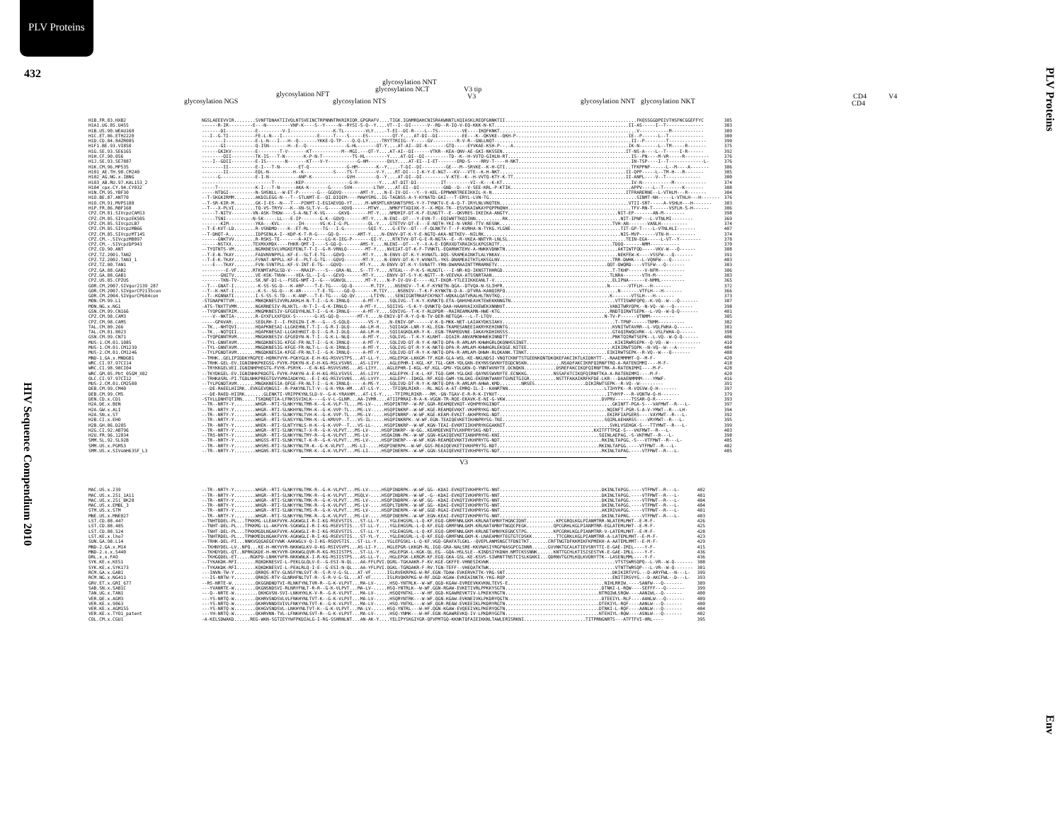PLV Proteins
432
HIV Sequence Compendium 2010
PLV Proteins
Env
glycosylation NNT
glycosylation NCT V3 tip
glycosylation NFT V3
glycosylation NGS glycosylation NTS glycosylation NNT glycosylation NKT
CD4 V4
CD4
| H1B.FR.83.HXB2 | NGSLAEEEVVIR........SVNFTDNAKTIIVQLNTSVEINCTRPNNNTRKRIRIQR.GPGRAFV....TIGK.IGNMRQAHCNISRAKWNNTLKQIASKLREQFGNNKTII.................................................FKQSSGGDPEIVTHSFNCGGEFFYC | 385 |
| H1A1.UG.85.U455 | ------R-IR---------E---N---------VNP-K----S--Y-----N--RYSI-S-Q--Y....VT--I--DI------V--RD--R-IQ-V-EQ-KKK-N-KT..................................................II-AS-----I--T-------------- | 383 |
| H1B.US.90.WEAU160 | -------DI-----------E---------V-I----------------K-TL--------VLY....-T-EI--DI-R----L--TS---------VE----IKQFKNKT...................................................V-----------M------------ | 389 |
| H1C.ET.86.ETH2220 | ---I--G-TI----------FE-L-N---I-------------E-----T----S-----ES---------QT-Y....AT-DI--DI---------EE---K--QKVKE--QKH-P-.........................................IE--P------L--T------------- | 380 |
| H1D.CD.84.84ZR085 | --------I-----------E-L-N---I---H--Q-------YKKE-Q-TP----Q-Q-LY....-TRYTTRIIG--Y-----GV---------R-V-R--GNLLNQT-..................................................II--P--------T-------------- | 390 |
| H1F1.BE.93.VI850 | -------GI-----------Q-ISN-------H--E--Q---------------G-HL-------QT-Y....AT-AI--DI-K-------GTQ-----EYVKAE-KSH-P--.-A...........................................IK-N-------L--TM-----R------- | 375 |
| H1G.SE.93.SE6165 | ------GKIKV---------E--------T-V-------KT-----------M--MGI.---QT-Y....AT-AI--DI------VTKR--KEA-QNV-AE-GKI-NKSSEN..............................................IT-NS-A----L--T-----I-R------ | 392 |
| H1H.CF.90.056 | --------QII---------TK-IS---T-N-------K-P-N-T-----------TS-HL--------Y....AT-DI--DI---------TD--K--H-VVTQ-GIHLN-RT..............................................IS--PN----M-VR-----R--------- | 376 |
| H1J.SE.93.SE7887 | ----I--GDII---------E-IS-------N-------KT---V-Y-----------G-HM-------QVLY....AT-EI--I-ET-------ERD-S----RRV-T----H-NKT..........................................IN-TSP----I--T-------------L- | 376 |
| H1K.CM.96.MP535 | --------II----------E-I---T-N-------ET-Q--------------G-HM-------K--Y....-T-DI--DI---------GE---M--SRVKE--K-H-GTI...............................................TFKPPNP------L--M----A------- | 386 |
| H101_AE.TH.90.CM240 | --------II----------EDL-N---------H--K-----------S----TS-T-------V-Y....RT-DI---I-K-Y-E-NGT---KV---VTE--K-H-NKT...............................................II-QPP-----L--TM-H---R------- | 385 |
| H102_AG.NG.x.IBNG | ------G-------------E-I-N-----------ANP-K-------------GVH--------Q--Y....AT-DI--DI---------V-KTE--K--H-VVTQ-KTY-K-TT..........................................II-ANPL----V--T------------- | 380 |
| H103_AB.RU.97.KAL153_2 | --------------------------T--------KEP-----------------G-H--------Y....AT-DIT-DI---------IT---------VI--K---K-KT................................................IV-N-----------M------------ | 374 |
| H104_cpx.CY.94.CY032 | -----T--------------K-I---T-N------AKA-K-------G-----SVH--------LTWY....AT-EI--DI---------GND--D---V-SEE-KRL-P-KTIK.............................................APPV----L--T-------K------- | 388 |
| H1N.CM.95.YBF30 | -----NTDGI----------N-SHSNLL--W-ET-P-------G---GGQVQ-------AMT-Y....N-E-IV-DI---Y--V-KEL-EPMWNRTREEIKKIL-K-N..................................................ITFRARERNE--L-VTHLM---R------- | 384 |
| H1O.BE.87.ANT70 | --T-SKGKIRMM........AKDILEGG-N---T--STLNMT-E--QI.DIQEM----MAWYSMG..IG-TAGNSS-A-Y-KYNATD-GKI---T-ERYL-LVN-TG.......................................................SINMT-NH-----L-VTHLH---H------- | 376 |
| H1O.CM.91.MVP5180 | --T-SR-KIR-M........GK-I-ES--N---T---PINMT-I-EGIAEVQD-YT.....M-WRSMTLKRSNNTSPRS-Y-Y-TYNKTV-E-A-Q-T-IRYLNLVNQTEN................................................VTII-SRT-----A-VSHLH---H------- | 383 |
| H1P.FR.06.RBF168 | --T---X-PLVI........TQ-VS-TRYV---K--XN-SLT-V--G-----XQVQ------MTWY....NMKFYTXDIXK-Y--X-MQX-TK--ESVSKAIWKAYPQPPNQNH..............................................TFV-RN-T------VSFLH-S-H------ | 386 |
| CPZ.CM.01.SIVcpzCAM13 | -----T-NITV--------VN-ASK-THDW----S-A-NLT-K-VG-----GKVQ-------MT-Y....NMDHIF-DT-K-F-ELNGTT--E--QKVRES-IKEIKA-ANGTY.........................................NIT-EP-------AN-M-------- | 398 |
| CPZ.CM.05.SIVcpzEK505 | -----TSNI----------N-SK-----LL---E-IP-------G-K--GQVQ-------MT-Y....N-ENI--DT---Y-EVN-T--EQIWNTTKQIINN..........RK..........................................NIT-IPNP---L-VTNLMI-------- | 369 |
| CPZ.CM.05.SIVcpzLB7 | -------KIM----------YKA---KVL-------IH------VG-K-I-G-PL-------QL-Y....GTETVV-DT-E---E-NQTH-YKI-N-VKRE-TTV-NESNK..........................................TVH-AN-------VANLH---------- | 374 |
| CPZ.CM.05.SIVcpzMB66 | --T-E-KVT-LD........R-VSNDMD----K--ET-RL-----TG---I-G---------SQI-Y....G-ETV--DT---F-QLNKTV-T--F-KVRHA-N-TYKG.YLGNE.........................................TIT-GP-T----L-VTNLHLI------- | 407 |
| CPZ.CM.05.SIVcpzMT145 | --T-DNQT-A..........IDPSENLA-I--KDP-K-T-R-G----GQ-Q-------AMT-Y....N-ENVV-DT-K-Y-E-NGTQ-AKA-NETKEV--NILRK...................................................NIS-MVP------VTN-H---------- | 374 |
| CPZ.CM.-.SIVcpzMB897 | ------GNKTVV........R-RSKS-TE-------A-AIY-----LG-K-IEG-P-------QI-Y....RTKTVV-DT-G-E-R-NGTA--E--R-VKEA-NNTYR-LNLSL............................................TEIN-EGA-----L-VT--Y-------- | 378 |
| CPZ.CM.-.SIVcpzDP943 | ------NSTXX........TEXMXXMDX----FHKR-QMT-I----S-GQ-Q-------AMS-Y....NLENI--DT---Y--X-A-E-EQRXXDTXRAIKSLKPGSNITF..........................................TDQQ-------NMM----------- | 370 |
| CPZ.CD.90.ANT | --TYQTNTS-VM........NGRKNESVLVRGKEFENLT-T-I--G-R-VRNLQ-------MT-Y....NVEIAT-DT-K-F-TVNKTL-EQARNKTEHV-A-HWKKVDNKTN..........................................AKTIWTFQD-----VKV-W---Q------ | 388 |
| CPZ.TZ.2001.TAN2 | --T-E-N-TKAY........FADVNVNPPLL-KF-E--SLT-E-TG---GQVQ-------MT-Y....N-ENVV-DT-K-Y-HVNATL-DQS-SRAMEAINKTLALYNKAV............................................NEKFEW-K----VSSFW---Q------- | 391 |
| CPZ.TZ.2002.TAN3_1 | --T-E-K-TKAY........FVNAT-NPPLL-KF-E--PLT-G-TG---GQVQ-------MT-Y....N-ENVV-DT-K-Y-WVNATL-YKS-DNAMEAITKTLKKSGLNV..........................................TRR-DWHK---L-VQNFW---Q------- | 403 |
| CPZ.TZ.00.TAN1 | ----E---TKAY........FVN-SVNTPLL-KF-V-INT-E-TG---GQVQ-------MT-Y....N-ENVV-DT-K-Y-SVNATT-YRN-DWAMAAINTTMRARNETV.........................................QQT-QWQRD----VTSFW---Q------- | 383 |
| CPZ.GA.88.GAB2 | ---------E-VF......RTKNMTAPGLSD-V----RRAIP----S---GRA-NL...S--TT-Y....NTEAL---P-K-S-HLNGTL---I-NR-KQ-IKNSTTHHRGD.........................................T-TKHP------V-NFM---------- | 386 |
| CPZ.GA.88.GAB1 | -------GNITV........VE-KSK-TNVW----VEA-SL--I-G---GEVQ-------MT-Y....-ENVV-DT-S-Y-K-NGTT--R-VEEVKA-ATSSNRTAAN............................................TLNRA-------VTH-M---------- | 383 |
| CPZ.US.85.CPZUS | -------TKN-TV-......SK.NF-DI-L--FSEG-NMT-I--G---VGNVQL.......MT-Y....N-P-IV-DV-E-----KLT-EKQR-YTLEIIKKEANLT-V............................................ELIPNA------V-NMML--------- | 365 |
| GOR.CM.2007.SIVgor2139_287 | --T---GNAT-I........-K-SS-SG-D---K-ARP----T-E-TG----GQ-Q-------M.TIY....NSENIV--T-K-F-KYNETN-QGA--DTVQA-N-SLIHFR.......................................N-------VTFLH---H------- | 372 |
| GOR.CM.2007.SIVgorCP2135con | --T--K-HAT-I........-K-S--SG-D---K-AR------T-E-TG----GQ-Q-------M.TIY....NSENIV--T-K-F-KYNKTN-Q-A--DTVRA-KANQIRFQ..........................................N-------VTFLH---H------- | 366 |
| GOR.CM.2004.SIVgorCP684con | --T--KGNNATI........I-S-SS-S-TD---K-ANP---T-E-TG----GQ-QV.....-LTIYN....SENIIGNTRKAFCKYNXT-WQKALQATVRALHLTNVTKQ.........................................K-------VTSLH---H------- | 373 |
| MON.CM.99.L1 | -STGNAPNTTVM........MNKQKNESIVVRLAKHLH-N-T-I--G-K-IRNLQ-----A-MT-Y....SQLIVG--T-K-Y-KVNKTQ-ETA-QAHVHEAVKTEWEKKNNGTN.......................................VTTISWRFQPQ--K-VQ--W---Q------- | 387 |
| MON.NG.x.NG1 | -ATS-TNXTTVMM.......NGKRNESIV-RLXKTL--N-T-I--G-K-IRNLQ-----A-MT-Y....SQIIVG--S-K-Y-QVNKTQ-DAA-HAAHVAIXXEWEKXNNNVT.......................................VANITWRYQPK--N-VQ--W---Q------- | 398 |
| GSN.CM.99.CN166 | --TYQPGNNTRIM.......MNGMKNESIV-GFGEDYHLNLT-I--G-K-IRNLQ-----A-MT-Y....SQVIVG--T-K-Y-RLDPDR--RAIREAMKAMN-HWE-KTG.........................................RNDTQIRWTSEPK--L-VQ--W-Q-Q------- | 401 |
| CPZ.CM.98.CAM3 | ----V--NKTIA-.......R-GYXFLXXFQXX-S-------G-XS-GQ-Q-------MT-Y....N-ENIV-DT-R-Y-Q-N-TV-DER-NETGQA---L-T-LTQV..........................................N-TV-P------VTNMM--------- | 385 |
| CPZ.CM.98.CAM5 | -----GPAVAR.........SEDLRH-I--I-FKEGIN-I-M---G---S-GQLQ-------VS-Y....N-ENIV-DP------V-K-Q-MKK-NET-LAIAKYDKSIAKV..........................................T-TPNP------TNMM---------- | 382 |
| TAL.CM.00.266 | --TK..-NHTQVI.......HQAPKNESAI-LLGKEHNLT-T-I--G-R-I-DLQ----AA-LM-H....SQIIAGK-LNR-Y-KL.EGN-TKAMESANEEIAKRYKEHINNTG.......................................KVNITWTAVRR--L-VQLFWHA-Q------ | 381 |
| TAL.CM.01.8023 | --TK..-NQTQII.......HQAPKNESAI-LLGKEHNIT-Q-I--G-R-I-DLQ----AA-LM-H....SQIIAGKDLKR-Y-K-.EGN-TRAMEDVNE-IAKAYKDHINSSS.......................................GTAQIRWQGVRK--L-VSLFWHA-Q------ | 398 |
| GSN.CM.99.CN71 | --TYQPGNNTRVM.......MNGKKNESIV-GFGEDYN-N-T-I--G-K-L-NLQ-----A-MT-Y....SQLIVG--T-K-Y-KLNHT--DIAIR-ANVAMKNHWEKINNDTT.......................................PNKTQIRWTSEPK--L-VQ--W-Q-Q------ | 406 |
| MUS-1.CM.01.1085 | --TYL-GNNTAVM.......MNGDKNESIG-KFGE-FR-NLT-I--G-K-IRNLQ-----A-MT-Y....SQLIVD-DT-R-Y-K-NKTQ-DPA-R-AMLAM-KHWHGRLQKQNHSSINET.................................KIKIRWRSEPK--Q-VQ--W------------ | 410 |
| MUS-1.CM.01.CM1239 | --TYL-GNNTAVM.......MNGDKNESIG-KFGE-FR-NLT-L--G-K-IRNLQ-----A-MT-Y....SQLIVG-DT-R-Y-K-NKTQ-DPA-R-AMLAM-KHWHGRLEKQGE.NITEE................................KIKIRWTSQPK--N-VQ--W---A------- | 404 |
| MUS-2.CM.01.CM1246 | --TYLPGNDTAVM.......MNGDKNESIA-KFGE-FR-NLT-I--G-K-IRNLQ-----A-MT-Y....SQLIVD-DT-R-Y-K-NKTQ-DPA-R-AMLAM-DHWH-RLQKANK.TINKT..............................EIKIRWTSEPK--R-VQ--W---Q------- | 408 |
| MND-1.GA.x.MNDGB1 | --TMHK..GELIPIDDKYRGPEE-HQRKFVYK-PGKYGLK-E-H-KG-RSVVSTPS...AT-LL-Y....HGLEPGK-LKKGM-TF.KGR-GLA-WSL-KE-NKLNDSI-VNQTCKNFTSTGEENKQNTDKQKEFAKCIKTLKIDNYTT-.-RAAEMMMMT-Q--M-F- | 420 |
| WRC.CI.97.97CI14 | --TRHK-GEL-EV.IGNINHKPKEGSG-FVYK-PDKYN-K-E-H-KG-RSLVSVNS...AS-LIYY....AGLEPHR-I-KGL-KF.TGL-GKM-YDLGKN-EKYNSSWVNYTEGDCNSKN.............NSADFAKCIKRFQIRNFTRQ-A-RATENIMMI----M-F- | 418 |
| WRC.CI.98.98CI04 | --TRYKKGELVEI.IGNINHPHEGTG-FVYK-PSRYK---E-N-KG-RSVVSVNS...AS-LIYY....AGLEPHR-I-KGL-KF.KGL-GMV-YDLGKN-Q-YNNTWVNYTE.DCNQKN............DSREFAKCIKQFQIRNFTRK-A-RATENIMMI----M-F- | 428 |
| WRC.GM.05.Pbt_05GM_X02 | --TKYDKGEL-EV.IGNINHKPKDGTG-FVYK-PAKYN-A-E-H-KG-RSLVSVSS...AS-LIYY....AGLEPYK-I-K-L-KF.TGQ-GHM-YGLGKE-QAYNSSWVNYTE.ECNKKG..........NSSAFATCIKQFQIRNFTKA-A-RATENIMMI----M-F- | 420 |
| OLC.CI.97.97CI12 | --TRHKASRL-PI.TGDLNHKPREGTGVYVMAIADKYKL--E-I-KG-RSIVSVNS...AS-LVYY....AGLEPY--IDKGL-RF.KGQ-GWM-YALGKG-EKENNTWANYTGVNITGIGR..........NSTTFAKAIKRFKFDE-LKR---DAAENMMMM----YMWF- | 416 |
| MUS-2.CM.01.CM2500 | --TYLPGNDTAVM.......MNGKKNESIA-QFGE-FR-NLT-I--G-K-IRNLQ-----A-MS-Y....SQLIVD-DT-R-Y-K-NKTQ-DPA-R-AMLAM-AHWA.KMD........NRSES...................DIKIRWTSEPK--R-VQ--W--------- | 391 |
| DEB.CM.99.CM40 | ---DE-RAEELHIIRK..EVKGEVQNGSI--R-PAKYNLTLT-V--G-K-YRA-HM...AT-LS-Y....-TFIQRLRIKR---RL.NGS-A-AT-EMRQ-IL-I--KANRTNN....................................LTIHYPK--R-VQSVW-Q-H------- | 397 |
| DEB.CM.99.CM5 | ---DE-RAED-HIIRK.......GLENKTI-VRIPPKYNLSLD-V--G-K-YRAVHM...AT-LS-Y....-TFIPRLRIKR---RM.-GN-TGAV-E-R-R-K-IYNVT-........................................ITVHYP---R-VQNTW-Q-H------- | 379 |
| DEN.CD.x.CD1 | -STVLLDNHTQTIRN.....TSKDNQTIA-LFRKSSVIKLK----G-V-L-GLNM...AA-IVMR....ATIIPRRAI-R-A-K-VGGN-TR-RQE-EKAVK-E-NI-G-VKW....................................DVPRV------TSSAR-Q-R------ | 393 |
| H2A.DE.x.BEN | --TR--NRTY-Y........WHGR--RTI-SLNKYYNLTMR-K--G-K-VLP-TL...MS-LV-....HSQPINTRP--W-RF.GGR-REAMQEVKQT-VQHPRYKGINDT..........................................GKINFT-PGA-S---VAFMWT--R---L- | 397 |
| H2A.GW.x.ALI | --TR--NRTY-Y........WHGR--RTI-SLNKHYNLTMH-K--G-K-VVP-TL...MS-LV-....HSQPINKRP--W-WF.KGE-REAMQEVKKT-VKHPRYKG-NDT........................................NQINFT-PGR-S-A-V-YMWT--R---LH- | 394 |
| H2A.SN.x.ST | --TR--NRTY-Y........WHGR--RTI-SLNKYYNLTVH-K--G-K-VVP-TL...MS-LV-....HSQPINRRP--W-WF.KGE-KEAM-EVKIT-AKHPRYKG-NDT........................................EKIRFIAPGERS----VAYMWT--R---L- | 392 |
| H2B.CI.x.EHO | --TR--NRTY-Y........WHGR--RTI-SLNSYYNLTMH-K--G-KMVVP--T...VS-IL-....HSQPINKRPK--W-WF.EGN-TEAIQEVKETIKHNPRYSG-TNI......................................SQIRLAEHARSS----VRYMWT--R---L- | 395 |
| H2B.GH.86.D205 | --TR--NRTY-Y........WHEK--RTI-SLNTYYNLS-H-K--G-K-VVP--T...VS-LL-....HSQPINKRP--W-WF.KGN-TEAI-EVKRTIIKHPRYKGGAKNIT.......................................SVKLVSEHGK-S---TTYMWT--R---L- | 399 |
| H2G.CI.92.ABT96 | --TR--NRTY-Y........WHGR--RTI-SLNKYYNLT-X-R--G-K-VLPVT...MS-LV-....HSQPINKRP--W-GG..KEAMQEVKQTVLKHPRYSKG-NDT......................................KXITFTTPGE-S---VKFMWT--R---L- | 403 |
| H2U.FR.96.12034 | --TRS-NRTY-Y........WHGR--RTI-SLNKYYNLTMY-R--G-K-VLPVT...MS-LV-....HSQAINN-PK--W-WF.GGN-KGAIQEVKETIANHPRYHG-KNI.....................................SQINLAEPAG.-S-VKFMWT--R---L- | 398 |
| SMM.SL.92.SL92B | --TR--NRTY-Y........WHGSS-RTI-SLNKYYNLT-K-R--G-K-VLPVT...MS-LV-....HSQPINERP---W-WF.KGN-REAMQEVKKTIVKHPRYTG-NDT......................................RKINLTAPGG.-S---VTFMWT--R---L- | 405 |
| SMM.US.x.PGM53 | --TR--NRTY-Y........WHSRS-RTI-SLNKYYNLTR-K--G-K-VLPVT...MS-LI-....HSQPINERPK--W-WF.GGS-REAIQEVKETIVKHPRYTG-NDT......................................RKINLTAPGG.----VTFMWT--R---L- | 402 |
| SMM.US.x.SIVsmH635F_L3 | --TR--NRTY-Y........WHGNS-RTI-SLNKYYNLTMR-K--G-K-VLPVT...MS-LI-....HSQPINERPK--W-WF.GGN-SEAIQEVKETIVKHPRYTG-NDT......................................RKINLTAPAG.----VTFMWT--R---L- | 405 |
V3
| MAC.US.x.239 | --TR--NRTY-Y........WHGR--RTI-SLNKYYNLTMK-R--G-K-VLPVT...MS-LV-....HSQPINDRPK--W-WF.GG--KDAI-EVKQTIVKHPRYTG-NNT......................................DKINLTAPGG.----VTFMWT--R---L- | 402 |
| MAC.US.x.251_1A11 | --TR--NRTY-Y........WHGR--RTI-SLNKYYNLTMK-R--G-K-VLPVT...MSQLV-....HSQPINDRPK--W-WF.-G--KDAI-EVKQTIVKHPRYTG-NNT......................................DKINLTAPGG.----VTFMWT--R---L- | 401 |
| MAC.US.x.251_BK28 | --TR--NRTY-Y........WHGR--RTI-SLNKYYNLTMK-R--G-K-VLPVT...MS-LV-....HSQPINDRPK--W-WF.GG--KDAI-EVKQTIVKHPRYTG-NNT......................................DKINLTAPGG.----VTFMWT--R---L- | 404 |
| MAC.US.x.EMBL_3 | --TR--NRTY-Y........WHGR--RTI-SLNKYYNLTMK-R--G-K-VLPVT...MS-LV-....HSQPLTDRPK--W-WF.GG--KDAI-EVKQTIVKHPRYTG-NNT......................................DKINLTAPGG.----VTFMWT--R---L- | 404 |
| STM.US.x.STM | --TR--NRTY-Y........WHGR--RTI-SLNKYYNLTMS-R--G-K-VLPVT...MS-LV-....HSQPINERPK--W-WF.GGE-RGAI-EVKETIVKHPRYSG-NNT......................................AKIRIVAPGG.----VTFMWT--R---L- | 401 |
| MNE.US.x.MNE027 | --TR--NRTY-Y........WHGR--RTI-SLNKYYNLTMK-R--G-K-VLPVT...MS-LV-....HSQPINERPK--W-WF.EGN-KEAI-EVKQTIVKHPRYTG-NNT......................................DKINLTAPRG.----VTFMWT--R---L- | 403 |
| LST.CD.88.447 | --TNHTDDEL-PL...TPKKMG-LLEAKFVYK-AGKWGLI-R-I-KG-RSEVSTIS...ST-LL-Y....YGLEHGSRL-L-Q-KF.EGQ-GRMFNNLGKM-KRLNATAMNYTHGNCIDNT...........KPCGRQLKGLPIANMTRR-NLATEMLMHT--E-M-F- | 426 |
| LST.CD.88.485 | --TNHT-DEL-PL...TPKKMG-LL-AKFVYK-SGKWGLI-R-I-KG-RSEVSTIS...ST-LL-Y....YGLEHGSRL-L-Q-KF.EGQ-GRMFNNLGKM-KRLNATAMNYTNGQCPEGK..........QPCGRHLKGLPIANMTRR-EGLATEMLMHT--E-M-F- | 425 |
| LST.CD.88.524 | --TNHT-DEL-PL...TPKKMGDLNGAKFVYK-AGKWGLI-R-I-KG-RSEVSTIS...ST-LL-Y....YGLEHGSRL-L-Q-KF.EGQ-GRMFNNLGKM-KRLNETAMNYKEGNCSTPG..........KPCGRHLKGLPIANMTRR-V-LATEMLMHT--E-M-F- | 428 |
| LST.KE.x.lho7 | --TNHTRDEL-PL...TPNKMEDLNGAKFVYK-AGKWGLI-R-I-KG-RSEVSTIS...ST-YL-Y....YGLEHGSRL-L-Q-KF.EGQ-GRMFNNLGKM-K-LNAEAMNYTEGTGTCDSKK.........TTCGRKLKGLPIANMTRR-A-LATEMLMHT--E-M-F- | 423 |
| SUN.GA.98.L14 | --TRHK-DEL-PI...NNKVGQGAEGEYVWK-AAKWGLV-Q-I-KG-RSQVSTIS...ST-LL-Y....YGLEPGSKL-L-Q-KF.VGQ-GRAFATLGKL--QVEPLANMSNGCTFDNITKT.......CRFTNGTDFKKMIKFKPMEKH-A-AATEMLMMT--E-M-F- | 429 |
| MND-2.GA.x.M14 | --TKHNYDEL-LV..NPQ...KE-H-HKYVYR-NKKWGLKV-D-KG-RSIVSVPS...AS-LI-Y....HGLEPGR-LKKGM-RL.IGQ-GRA-NALSRE-KKVNASIYRGFNASGPCGINNR......GVVNKTGCALKTIEVSNYTTI-E-GAE-IMIL----Y-F- | 415 |
| MND-2.x.x.5440 | --TKHDYDEL-QT..NPRKGKDE-H-HKYVYR-DKKWGLQVR-R-KG-RSIISTPS...ST-LL-Y....HGLEPGK-L-KGK-QL.EG--GQA-HSLSLE--KINDSIYKDNH.NMTCKSSNNK......KNTTGCHLKTISISESTVK-E-GAE-IMLL----Y-F- | 436 |
| DRL.x.x.FAO | --TKHGQDEL-ET.....RGKPD-LNHKYVFR-NKKWNLK-I-R-KG-RSIISTPS...AS-LL-Y....HGLEPGK-LKRGM-KF.EGQ-GKA-GSL-KE-KSVS-SIWRNTTNSTCISLKGKKI...QDRNVTGCMLKQLKVDNYTTK--LASENLMML----Y-F- | 436 |
| SYK.KE.x.KE51 | --TYKAKDK-RFI.......RQKDKNESVI-L-PEKLGLQLV-E--G-ESI-N-QL...AA-FFLPVI.QGRL-TGKAAKR-F-KV.KGE-GKFFE-VHNESIKVWK...............................................VTSTSWRSQPQ--L-VR--W-Q------- | 388 |
| SYK.KE.x.SYK173 | --TYKAKDK-RFI.......KQKDKNESVI-L-PEALRLQ-I-E--G-ESI-N-QL...AA-YFLPVI.QGKL-TGRDAKR-F-RV.TGN-TEFF--VHEQATKTWK...............................................VTNTTWRSQP---L-VR--W-Q------- | 381 |
| RCM.GA.x.GAB1 | ---INVN-TW-Y........QRRQS-RTV-GLNSFYNLSVT-R--S-R-V-G-SL...AT-VF......ISLRVEKRPKG-W-RF.EGN-TDAW-EVKERVKTTK-YRG-SNT........................................DKIKIRTVYG.--D-ARYFWL--N---L- | 399 |
| RCM.NG.x.NG411 | ---IS-NRTW-Y........QRKQS-RTV-GLNRHFNLTVT-R--S-R-V-G-SL...AT-VF......ISLRVQKRPKG-W-RF.DGD-KGAW-EVKEAINKTK-YKG-RQP........................................ENITIRSVYG.--D-AKCFWL--D---L- | 393 |
| GRV.ET.x.GRI_677 | --RS-NRTE-W.........QKGGNDNDTVI-RLNKFYNLTVR-R--G-K-VLPVT...MA-LV-.....HSQ-YNTRLK--W-WF.QGD-KGAW-EVREEVKKVKNLTEVS-E....................................NIHLRRIW.----SANFW---Q------- | 389 |
| SAB.SN.x.SAB1C | ---YVANRTE-W........QKGNSNDSVI-RLNRYFNLT-R-R--G-K-VLPVT...MA-LV-.....HSQ-YNTRLK--W-WF.GGN-RGAW-EVKETIVRLPPKKYSGTN....................................DTNKI-L-RQW----SEFFF---Q------- | 399 |
| TAN.UG.x.TAN1 | ---Q--NRTE-W.........QKHGVSN-SVI-LNKHYKLK-V-R--G-K-VLPVT...MA-LV-.....HSQQYNTKL---W-HF.QGD-KGAWREVKTIV-LPKEKYRGTN...................................NTRQIWLSRQW----AANIWL--Q------- | 400 |
| VER.DE.x.AGM3 | ---YS-NRTQ-W........QKHRVSNDSVLVLFNKHYNLTVT-K--G-K-VLPVT...MA-LV-.....HSQRYNTRK---W-WF.QGN-KGAW-EVKNEIVKLPKDRYQGTN...................................DTEEIYL-RLF----AANLW---Q------- | 409 |
| VER.KE.x.9063 | ---YS-NRTQ-W........QKHRVNNDSVIVLFNKYYNLTVT-K--G-K-VLPVT...MA-LV-.....HSQ-YNTKL---W-WF.QGR-REAW-EVKEEIKLPKDRYRGTN...................................DTEKIYL-RQF----AANLW---Q------- | 400 |
| VER.KE.x.AGM155 | ---YS-NRTQ-W........QKHGVSNDSVL-LNKHYNLTVT-K--G-K-VLPVT...MA-LV-.....HSQ-YNTRL---W-HF.QGN-KGAW-EVQEEIVKLPKERYQGTN...................................DTNKI-L-RQF----AANLW---Q------- | 404 |
| VER.KE.x.TYO1_patent | ---YH-NRTQ-W........QKHRVNN-TVL-LFNKHYNLSVT-R--G-K-VLPVT...MA-LV-.....HSQ-YNMK---W-HF.EGN-RGAWREVKQ-IV-LPKDRYGGTN...................................NTEHIYL-RQW----ASNLW---Q------- | 402 |
| COL.CM.x.CGU1 | -A-KELSDWAKD......REG-WKN-SGTIEYYWFPKDIALG-I-RG-SSHRNLNT...AN-AK-Y....YELIPYSKGIYGR-QFVPMTGQ-KKNKTQFAIEIKKNLTAWLERISRKNI.......................TITPRNGNRTS---ATFTFVI-HRL---- | 395 |